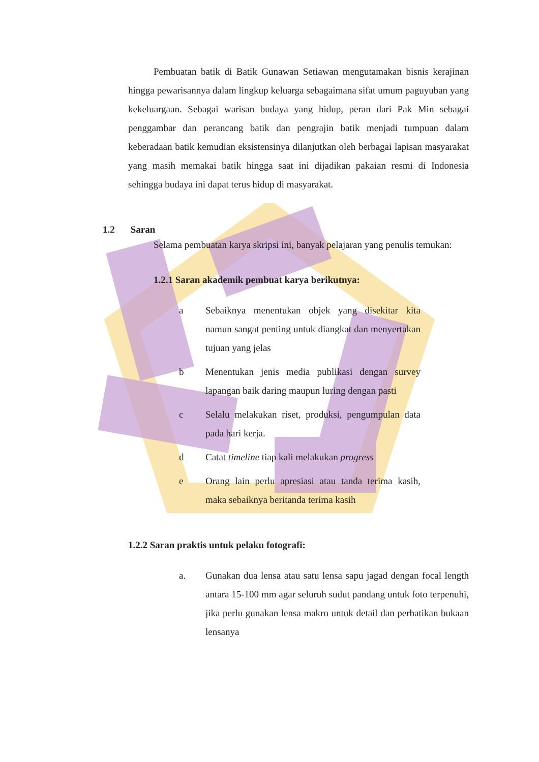Pembuatan batik di Batik Gunawan Setiawan mengutamakan bisnis kerajinan hingga pewarisannya dalam lingkup keluarga sebagaimana sifat umum paguyuban yang kekeluargaan. Sebagai warisan budaya yang hidup, peran dari Pak Min sebagai penggambar dan perancang batik dan pengrajin batik menjadi tumpuan dalam keberadaan batik kemudian eksistensinya dilanjutkan oleh berbagai lapisan masyarakat yang masih memakai batik hingga saat ini dijadikan pakaian resmi di Indonesia sehingga budaya ini dapat terus hidup di masyarakat.
1.2 Saran
Selama pembuatan karya skripsi ini, banyak pelajaran yang penulis temukan:
1.2.1 Saran akademik pembuat karya berikutnya:
a Sebaiknya menentukan objek yang disekitar kita namun sangat penting untuk diangkat dan menyertakan tujuan yang jelas
b Menentukan jenis media publikasi dengan survey lapangan baik daring maupun luring dengan pasti
c Selalu melakukan riset, produksi, pengumpulan data pada hari kerja.
d Catat timeline tiap kali melakukan progress
e Orang lain perlu apresiasi atau tanda terima kasih, maka sebaiknya beritanda terima kasih
1.2.2 Saran praktis untuk pelaku fotografi:
a. Gunakan dua lensa atau satu lensa sapu jagad dengan focal length antara 15-100 mm agar seluruh sudut pandang untuk foto terpenuhi, jika perlu gunakan lensa makro untuk detail dan perhatikan bukaan lensanya